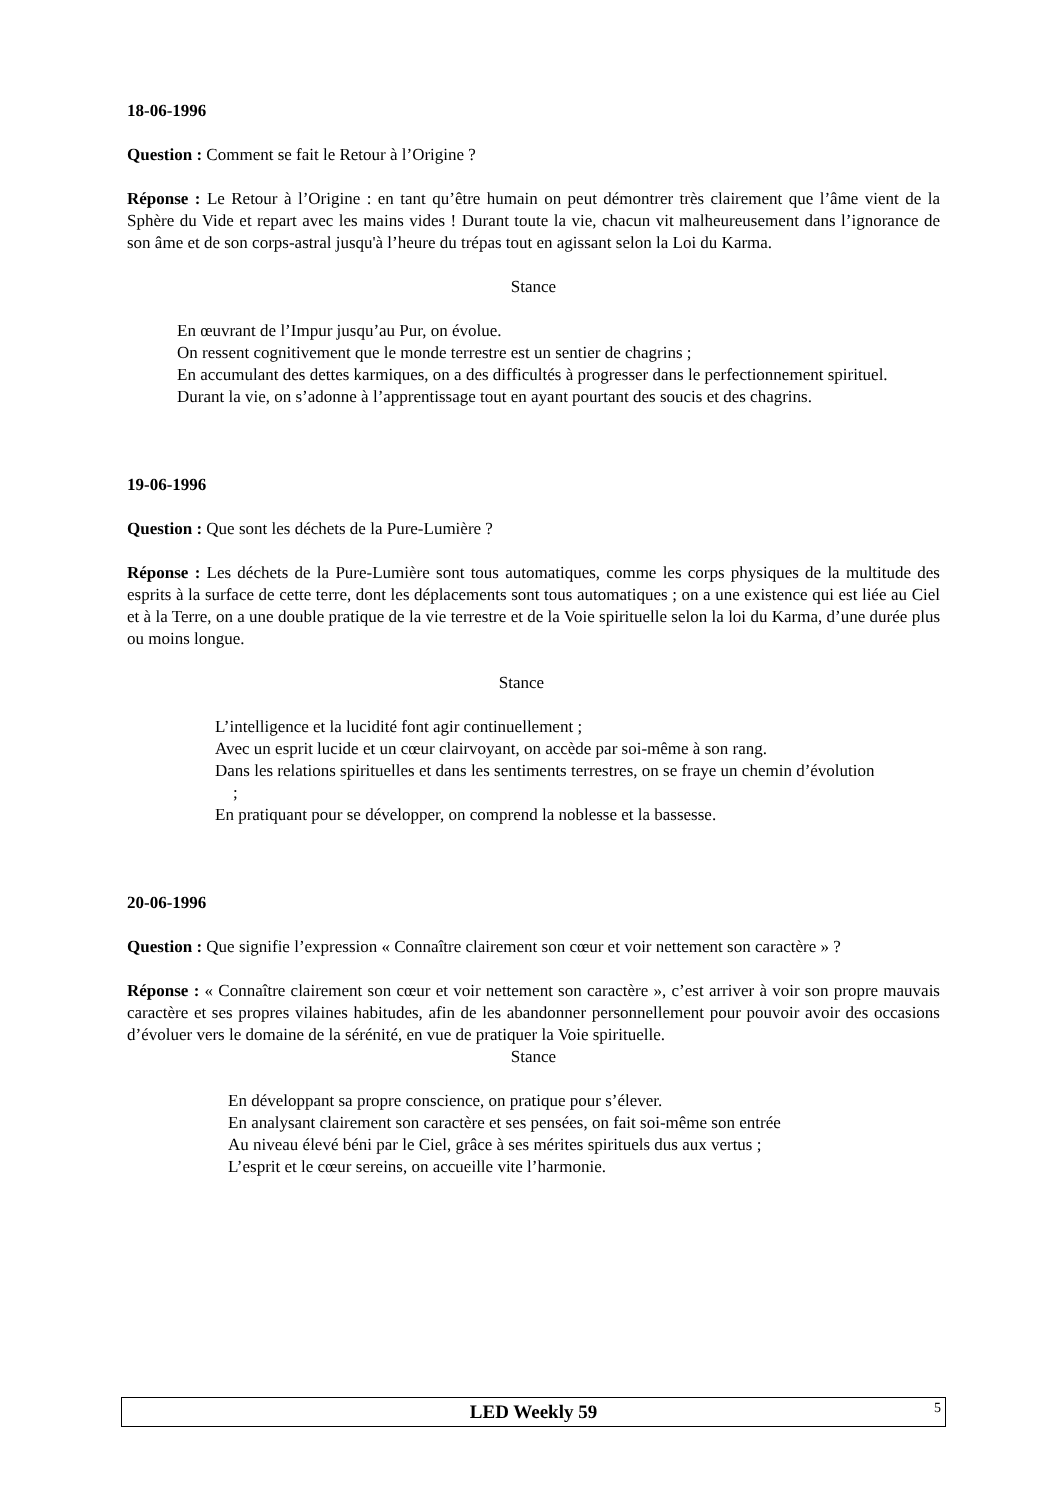18-06-1996
Question : Comment se fait le Retour à l’Origine ?
Réponse : Le Retour à l’Origine : en tant qu’être humain on peut démontrer très clairement que l’âme vient de la Sphère du Vide et repart avec les mains vides ! Durant toute la vie, chacun vit malheureusement dans l’ignorance de son âme et de son corps-astral jusqu'à l’heure du trépas tout en agissant selon la Loi du Karma.
Stance
En œuvrant de l’Impur jusqu’au Pur, on évolue.
On ressent cognitivement que le monde terrestre est un sentier de chagrins ;
En accumulant des dettes karmiques, on a des difficultés à progresser dans le perfectionnement spirituel.
Durant la vie, on s’adonne à l’apprentissage tout en ayant pourtant des soucis et des chagrins.
19-06-1996
Question : Que sont les déchets de la Pure-Lumière ?
Réponse : Les déchets de la Pure-Lumière sont tous automatiques, comme les corps physiques de la multitude des esprits à la surface de cette terre, dont les déplacements sont tous automatiques ; on a une existence qui est liée au Ciel et à la Terre, on a une double pratique de la vie terrestre et de la Voie spirituelle selon la loi du Karma, d’une durée plus ou moins longue.
Stance
L’intelligence et la lucidité font agir continuellement ;
Avec un esprit lucide et un cœur clairvoyant, on accède par soi-même à son rang.
Dans les relations spirituelles et dans les sentiments terrestres, on se fraye un chemin d’évolution ;
En pratiquant pour se développer, on comprend la noblesse et la bassesse.
20-06-1996
Question : Que signifie l’expression « Connaître clairement son cœur et voir nettement son caractère » ?
Réponse : « Connaître clairement son cœur et voir nettement son caractère », c’est arriver à voir son propre mauvais caractère et ses propres vilaines habitudes, afin de les abandonner personnellement pour pouvoir avoir des occasions d’évoluer vers le domaine de la sérénité, en vue de pratiquer la Voie spirituelle.
Stance
En développant sa propre conscience, on pratique pour s’élever.
En analysant clairement son caractère et ses pensées, on fait soi-même son entrée
Au niveau élevé béni par le Ciel, grâce à ses mérites spirituels dus aux vertus ;
L’esprit et le cœur sereins, on accueille vite l’harmonie.
LED Weekly 59 5